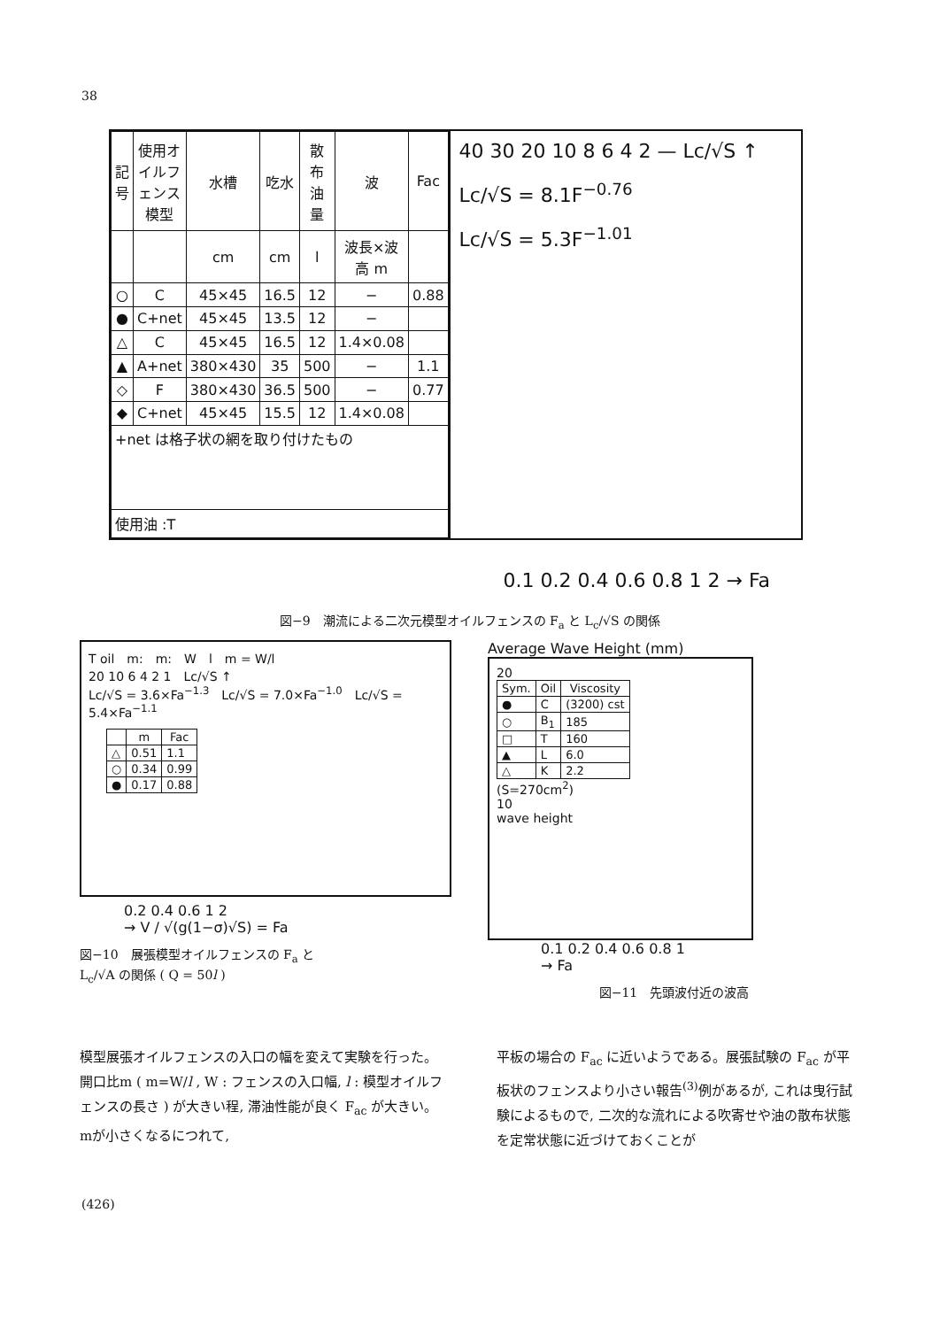38
| 記号 | 使用オイルフェンス模型 | 水槽 | 吃水 | 散布油量 | 波 | Fac |
| --- | --- | --- | --- | --- | --- | --- |
| | | cm | cm | l | 波長×波高 m | |
| ○ | C | 45×45 | 16.5 | 12 | − | 0.88 |
| ● | C+net | 45×45 | 13.5 | 12 | − | |
| △ | C | 45×45 | 16.5 | 12 | 1.4×0.08 | |
| ▲ | A+net | 380×430 | 35 | 500 | − | 1.1 |
| ◇ | F | 380×430 | 36.5 | 500 | − | 0.77 |
| ◆ | C+net | 45×45 | 15.5 | 12 | 1.4×0.08 | |
| +net は格子状の網を取り付けたもの | | | | | | |
| 使用油 :T | | | | | | |
40 30 20 10 8 6 4 2 — Lc/√S ↑
Lc/√S = 8.1F<sup>−0.76</sup>
Lc/√S = 5.3F<sup>−1.01</sup>
0.1 0.2 0.4 0.6 0.8 1 2 → Fa
図−9　潮流による二次元模型オイルフェンスの F<sub>a</sub> と L<sub>c</sub>/√S の関係
T oil　m:　m:　W　l　m = W/l
20 10 6 4 2 1　Lc/√S ↑
Lc/√S = 3.6×Fa<sup>−1.3</sup>　Lc/√S = 7.0×Fa<sup>−1.0</sup>　Lc/√S = 5.4×Fa<sup>−1.1</sup>
| | m | Fac |
| --- | --- | --- |
| △ | 0.51 | 1.1 |
| ○ | 0.34 | 0.99 |
| ● | 0.17 | 0.88 |
0.2 0.4 0.6 1 2
→ V / √(g(1−σ)√S) = Fa
図−10　展張模型オイルフェンスの F<sub>a</sub> と
L<sub>c</sub>/√A の関係 ( Q = 50l )
Average Wave Height (mm)
20
| Sym. | Oil | Viscosity |
| --- | --- | --- |
| ● | C | (3200) cst |
| ○ | B<sub>1</sub> | 185 |
| □ | T | 160 |
| ▲ | L | 6.0 |
| △ | K | 2.2 |
(S=270cm<sup>2</sup>)
10
wave height
0.1 0.2 0.4 0.6 0.8 1
→ Fa
図−11　先頭波付近の波高
模型展張オイルフェンスの入口の幅を変えて実験を行った。開口比m ( m=W/l , W : フェンスの入口幅, l : 模型オイルフェンスの長さ ) が大きい程, 滞油性能が良く F<sub>ac</sub> が大きい。mが小さくなるにつれて,
平板の場合の F<sub>ac</sub> に近いようである。展張試験の F<sub>ac</sub> が平板状のフェンスより小さい報告<sup>(3)</sup>例があるが, これは曳行試験によるもので, 二次的な流れによる吹寄せや油の散布状態を定常状態に近づけておくことが
(426)